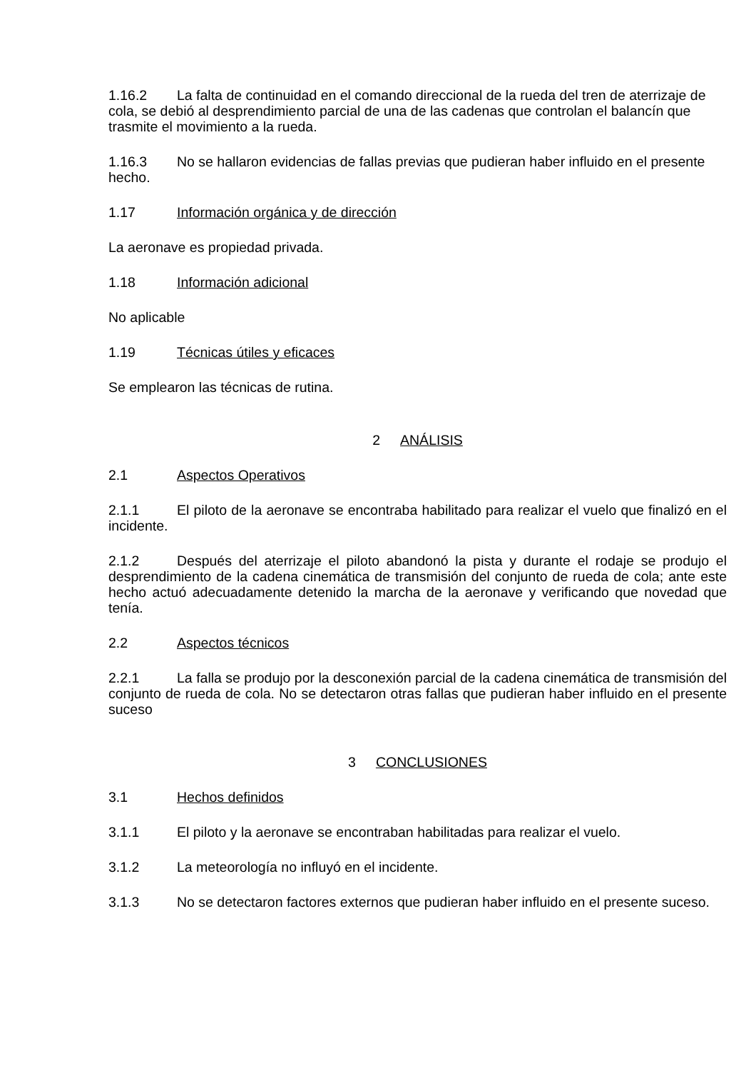1.16.2 La falta de continuidad en el comando direccional de la rueda del tren de aterrizaje de cola, se debió al desprendimiento parcial de una de las cadenas que controlan el balancín que trasmite el movimiento a la rueda.
1.16.3 No se hallaron evidencias de fallas previas que pudieran haber influido en el presente hecho.
1.17 Información orgánica y de dirección
La aeronave es propiedad privada.
1.18 Información adicional
No aplicable
1.19 Técnicas útiles y eficaces
Se emplearon las técnicas de rutina.
2 ANÁLISIS
2.1 Aspectos Operativos
2.1.1 El piloto de la aeronave se encontraba habilitado para realizar el vuelo que finalizó en el incidente.
2.1.2 Después del aterrizaje el piloto abandonó la pista y durante el rodaje se produjo el desprendimiento de la cadena cinemática de transmisión del conjunto de rueda de cola; ante este hecho actuó adecuadamente detenido la marcha de la aeronave y verificando que novedad que tenía.
2.2 Aspectos técnicos
2.2.1 La falla se produjo por la desconexión parcial de la cadena cinemática de transmisión del conjunto de rueda de cola. No se detectaron otras fallas que pudieran haber influido en el presente suceso
3 CONCLUSIONES
3.1 Hechos definidos
3.1.1 El piloto y la aeronave se encontraban habilitadas para realizar el vuelo.
3.1.2 La meteorología no influyó en el incidente.
3.1.3 No se detectaron factores externos que pudieran haber influido en el presente suceso.